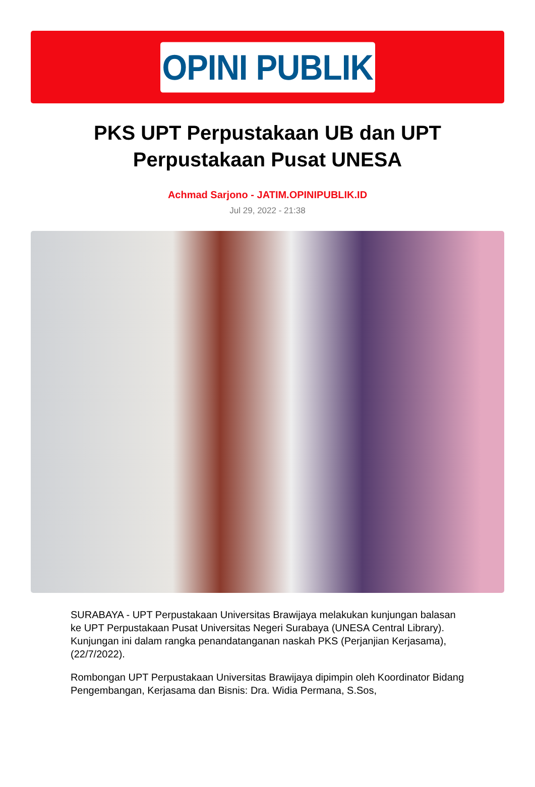OPINI PUBLIK
PKS UPT Perpustakaan UB dan UPT Perpustakaan Pusat UNESA
Achmad Sarjono - JATIM.OPINIPUBLIK.ID
Jul 29, 2022 - 21:38
SURABAYA - UPT Perpustakaan Universitas Brawijaya melakukan kunjungan balasan ke UPT Perpustakaan Pusat Universitas Negeri Surabaya (UNESA Central Library). Kunjungan ini dalam rangka penandatanganan naskah PKS (Perjanjian Kerjasama), (22/7/2022).
Rombongan UPT Perpustakaan Universitas Brawijaya dipimpin oleh Koordinator Bidang Pengembangan, Kerjasama dan Bisnis: Dra. Widia Permana, S.Sos,